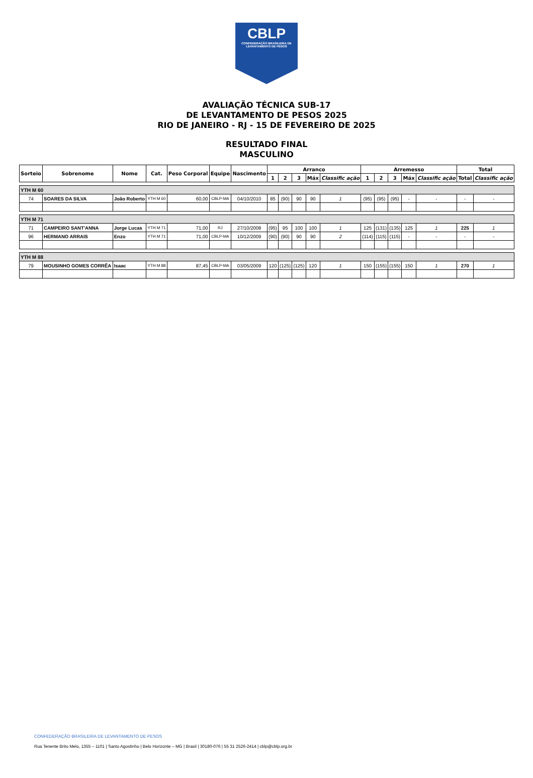CBLP
CONFEDERAÇÃO BRASILEIRA DE
LEVANTAMENTO DE PESOS
AVALIAÇÃO TÉCNICA SUB-17
DE LEVANTAMENTO DE PESOS 2025
RIO DE JANEIRO - RJ - 15 DE FEVEREIRO DE 2025
RESULTADO FINAL
MASCULINO
| Sorteio | Sobrenome | Nome | Cat. | Peso Corporal | Equipe | Nascimento | Arranco | | | | | Arremesso | | | | | Total | |
| --- | --- | --- | --- | --- | --- | --- | --- | --- | --- | --- | --- | --- | --- | --- | --- | --- | --- | --- |
| | | | | | | | 1 | 2 | 3 | Máx | Classific ação | 1 | 2 | 3 | Máx | Classific ação | Total | Classific ação |
| YTH M 60 | | | | | | | | | | | | | | | | | | |
| 74 | SOARES DA SILVA | João Roberto | YTH M 60 | 60,00 | CBLP-MA | 04/10/2010 | 85 | (90) | 90 | 90 | 1 | (95) | (95) | (95) | - | - | - | - |
| YTH M 71 | | | | | | | | | | | | | | | | | | |
| 71 | CAMPEIRO SANT'ANNA | Jorge Lucas | YTH M 71 | 71,00 | RJ | 27/10/2008 | (95) | 95 | 100 | 100 | 1 | 125 | (131) | (135) | 125 | 1 | 225 | 1 |
| 96 | HERMANO ARRAIS | Enzo | YTH M 71 | 71,00 | CBLP-MA | 10/12/2009 | (90) | (90) | 90 | 90 | 2 | (114) | (115) | (115) | - | - | - | - |
| YTH M 88 | | | | | | | | | | | | | | | | | | |
| 79 | MOUSINHO GOMES CORRÊA | Isaac | YTH M 88 | 87,45 | CBLP-MA | 03/05/2009 | 120 | (125) | (125) | 120 | 1 | 150 | (155) | (155) | 150 | 1 | 270 | 1 |
CONFEDERAÇÃO BRASILEIRA DE LEVANTAMENTO DE PESOS
Rua Tenente Brito Melo, 1355 – 1101 | Santo Agostinho | Belo Horizonte – MG | Brasil | 30180-076 | 55 31 2526-2414 | cblp@cblp.org.br